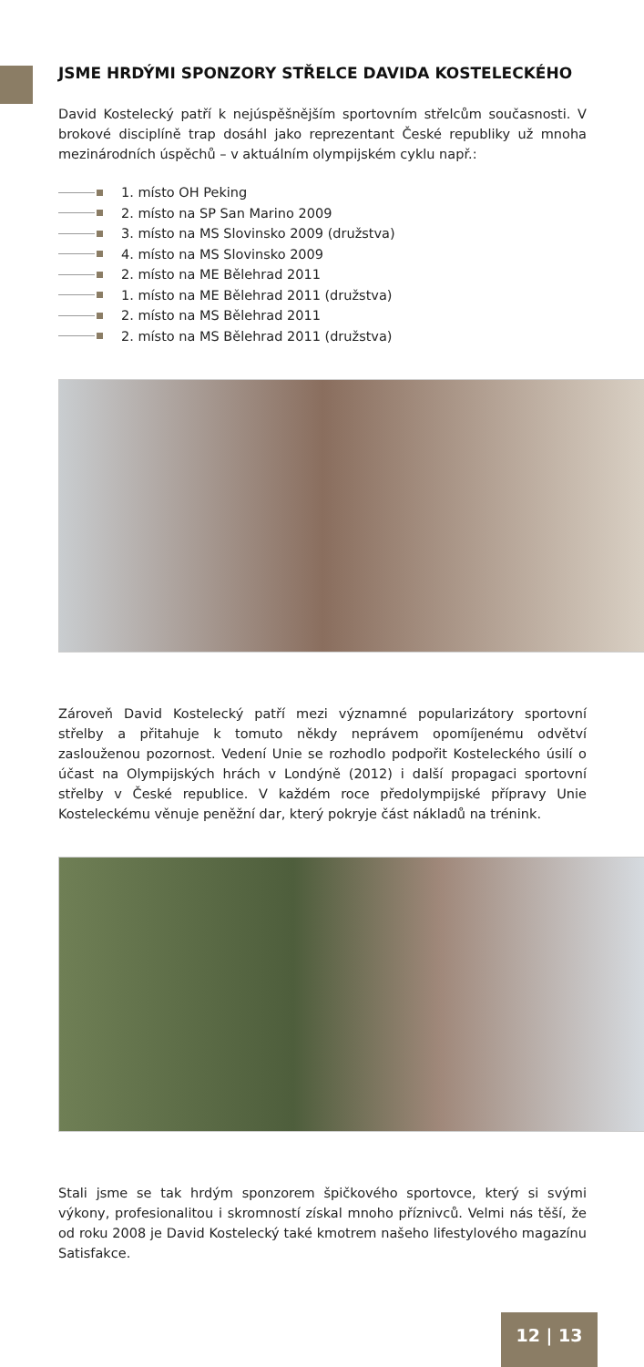JSME HRDÝMI SPONZORY STŘELCE DAVIDA KOSTELECKÉHO
David Kostelecký patří k nejúspěšnějším sportovním střelcům současnosti. V brokové disciplíně trap dosáhl jako reprezentant České republiky už mnoha mezinárodních úspěchů – v aktuálním olympijském cyklu např.:
1. místo OH Peking
2. místo na SP San Marino 2009
3. místo na MS Slovinsko 2009 (družstva)
4. místo na MS Slovinsko 2009
2. místo na ME Bělehrad 2011
1. místo na ME Bělehrad 2011 (družstva)
2. místo na MS Bělehrad 2011
2. místo na MS Bělehrad 2011 (družstva)
Zároveň David Kostelecký patří mezi významné popularizátory sportovní střelby a přitahuje k tomuto někdy neprávem opomíjenému odvětví zaslouženou pozornost. Vedení Unie se rozhodlo podpořit Kosteleckého úsilí o účast na Olympijských hrách v Londýně (2012) i další propagaci sportovní střelby v České republice. V každém roce předolympijské přípravy Unie Kosteleckému věnuje peněžní dar, který pokryje část nákladů na trénink.
Stali jsme se tak hrdým sponzorem špičkového sportovce, který si svými výkony, profesionalitou i skromností získal mnoho příznivců. Velmi nás těší, že od roku 2008 je David Kostelecký také kmotrem našeho lifestylového magazínu Satisfakce.
12 | 13